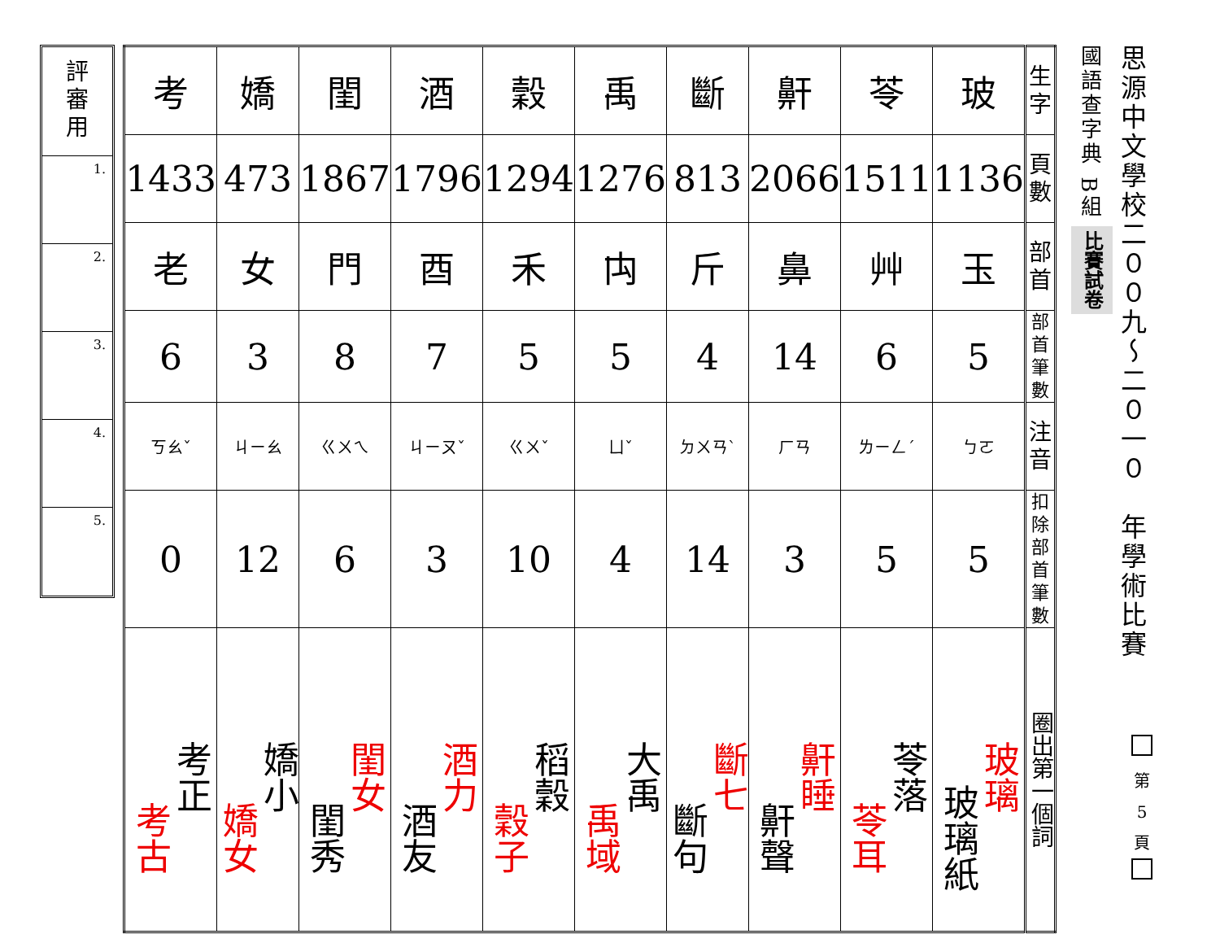思源中文學校二００九～二０一０　年學術比賽
國語查字典 B組
比賽試卷
| 考 | 嬌 | 閨 | 酒 | 穀 | 禹 | 斷 | 鼾 | 苓 | 玻 | 生 字 |
| 1433 | 473 | 1867 | 1796 | 1294 | 1276 | 813 | 2066 | 1511 | 1136 | 頁 數 |
| 老 | 女 | 門 | 酉 | 禾 | 禸 | 斤 | 鼻 | 艸 | 玉 | 部 首 |
| 6 | 3 | 8 | 7 | 5 | 5 | 4 | 14 | 6 | 5 | 部首 筆數 |
| ㄎㄠˇ | ㄐㄧㄠ | ㄍㄨㄟ | ㄐㄧㄡˇ | ㄍㄨˇ | ㄩˇ | ㄉㄨㄢˋ | ㄏㄢ | ㄌㄧㄥˊ | ㄅㄛ | 注 音 |
| 0 | 12 | 6 | 3 | 10 | 4 | 14 | 3 | 5 | 5 | 扣除部 首筆數 |
| 考正 考古 | 嬌小 嬌女 | 閨女 閨秀 | 酒力 酒友 | 稻穀 穀子 | 大禹 禹域 | 斷七 斷句 | 鼾睡 鼾聲 | 苓落 苓耳 | 玻璃 玻璃紙 | 圈出第一個詞 |
評
審
用
1.
2.
3.
4.
5.
第
5
頁